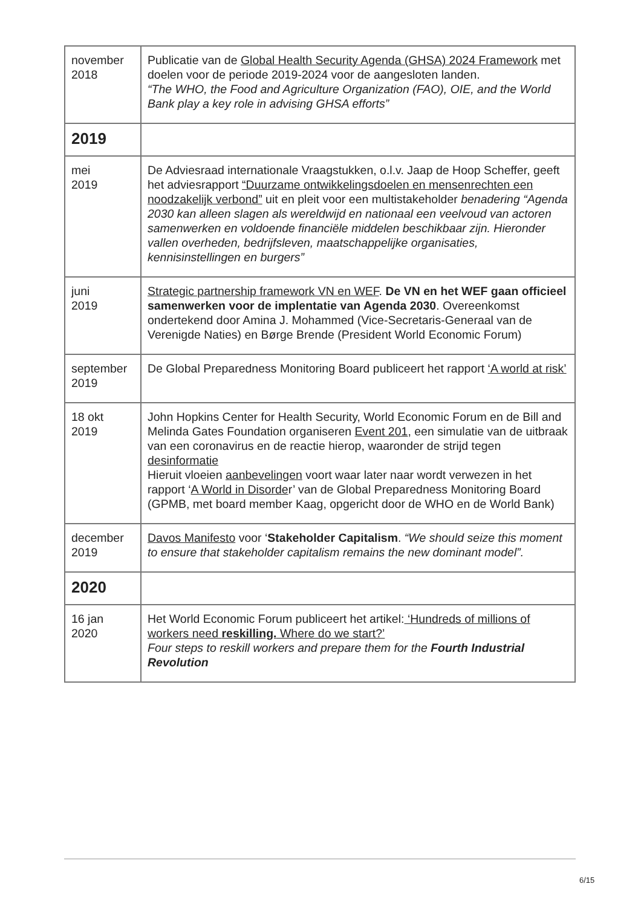| november 2018 | Publicatie van de Global Health Security Agenda (GHSA) 2024 Framework met doelen voor de periode 2019-2024 voor de aangesloten landen. “The WHO, the Food and Agriculture Organization (FAO), OIE, and the World Bank play a key role in advising GHSA efforts” |
| 2019 | |
| mei 2019 | De Adviesraad internationale Vraagstukken, o.l.v. Jaap de Hoop Scheffer, geeft het adviesrapport “Duurzame ontwikkelingsdoelen en mensenrechten een noodzakelijk verbond” uit en pleit voor een multistakeholder benadering “Agenda 2030 kan alleen slagen als wereldwijd en nationaal een veelvoud van actoren samenwerken en voldoende financiële middelen beschikbaar zijn. Hieronder vallen overheden, bedrijfsleven, maatschappelijke organisaties, kennisinstellingen en burgers” |
| juni 2019 | Strategic partnership framework VN en WEF . De VN en het WEF gaan officieel samenwerken voor de implentatie van Agenda 2030 . Overeenkomst ondertekend door Amina J. Mohammed (Vice-Secretaris-Generaal van de Verenigde Naties) en Børge Brende (President World Economic Forum) |
| september 2019 | De Global Preparedness Monitoring Board publiceert het rapport ‘A world at risk’ |
| 18 okt 2019 | John Hopkins Center for Health Security, World Economic Forum en de Bill and Melinda Gates Foundation organiseren Event 201 , een simulatie van de uitbraak van een coronavirus en de reactie hierop, waaronder de strijd tegen desinformatie Hieruit vloeien aanbevelingen voort waar later naar wordt verwezen in het rapport ‘ A World in Disorde r’ van de Global Preparedness Monitoring Board (GPMB, met board member Kaag, opgericht door de WHO en de World Bank) |
| december 2019 | Davos Manifesto voor ‘ Stakeholder Capitalism . “We should seize this moment to ensure that stakeholder capitalism remains the new dominant model”. |
| 2020 | |
| 16 jan 2020 | Het World Economic Forum publiceert het artikel: ‘Hundreds of millions of workers need reskilling. Where do we start?’ Four steps to reskill workers and prepare them for the Fourth Industrial Revolution |
6/15